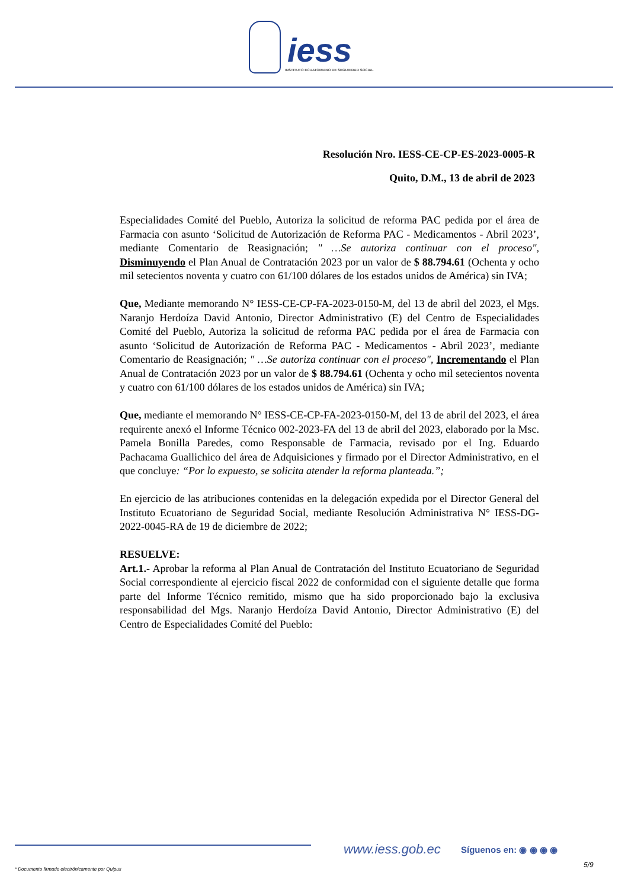iess
INSTITUTO ECUATORIANO DE SEGURIDAD SOCIAL
Resolución Nro. IESS-CE-CP-ES-2023-0005-R
Quito, D.M., 13 de abril de 2023
Especialidades Comité del Pueblo, Autoriza la solicitud de reforma PAC pedida por el área de Farmacia con asunto ‘Solicitud de Autorización de Reforma PAC - Medicamentos - Abril 2023’, mediante Comentario de Reasignación; " …Se autoriza continuar con el proceso", Disminuyendo el Plan Anual de Contratación 2023 por un valor de $ 88.794.61 (Ochenta y ocho mil setecientos noventa y cuatro con 61/100 dólares de los estados unidos de América) sin IVA;
Que, Mediante memorando N° IESS-CE-CP-FA-2023-0150-M, del 13 de abril del 2023, el Mgs. Naranjo Herdoíza David Antonio, Director Administrativo (E) del Centro de Especialidades Comité del Pueblo, Autoriza la solicitud de reforma PAC pedida por el área de Farmacia con asunto ‘Solicitud de Autorización de Reforma PAC - Medicamentos - Abril 2023’, mediante Comentario de Reasignación; " …Se autoriza continuar con el proceso", Incrementando el Plan Anual de Contratación 2023 por un valor de $ 88.794.61 (Ochenta y ocho mil setecientos noventa y cuatro con 61/100 dólares de los estados unidos de América) sin IVA;
Que, mediante el memorando N° IESS-CE-CP-FA-2023-0150-M, del 13 de abril del 2023, el área requirente anexó el Informe Técnico 002-2023-FA del 13 de abril del 2023, elaborado por la Msc. Pamela Bonilla Paredes, como Responsable de Farmacia, revisado por el Ing. Eduardo Pachacama Guallichico del área de Adquisiciones y firmado por el Director Administrativo, en el que concluye: “Por lo expuesto, se solicita atender la reforma planteada.”;
En ejercicio de las atribuciones contenidas en la delegación expedida por el Director General del Instituto Ecuatoriano de Seguridad Social, mediante Resolución Administrativa N° IESS-DG-2022-0045-RA de 19 de diciembre de 2022;
RESUELVE:
Art.1.- Aprobar la reforma al Plan Anual de Contratación del Instituto Ecuatoriano de Seguridad Social correspondiente al ejercicio fiscal 2022 de conformidad con el siguiente detalle que forma parte del Informe Técnico remitido, mismo que ha sido proporcionado bajo la exclusiva responsabilidad del Mgs. Naranjo Herdoíza David Antonio, Director Administrativo (E) del Centro de Especialidades Comité del Pueblo:
www.iess.gob.ec Síguenos en: ◉ ◉ ◉ ◉
5/9
* Documento firmado electrónicamente por Quipux